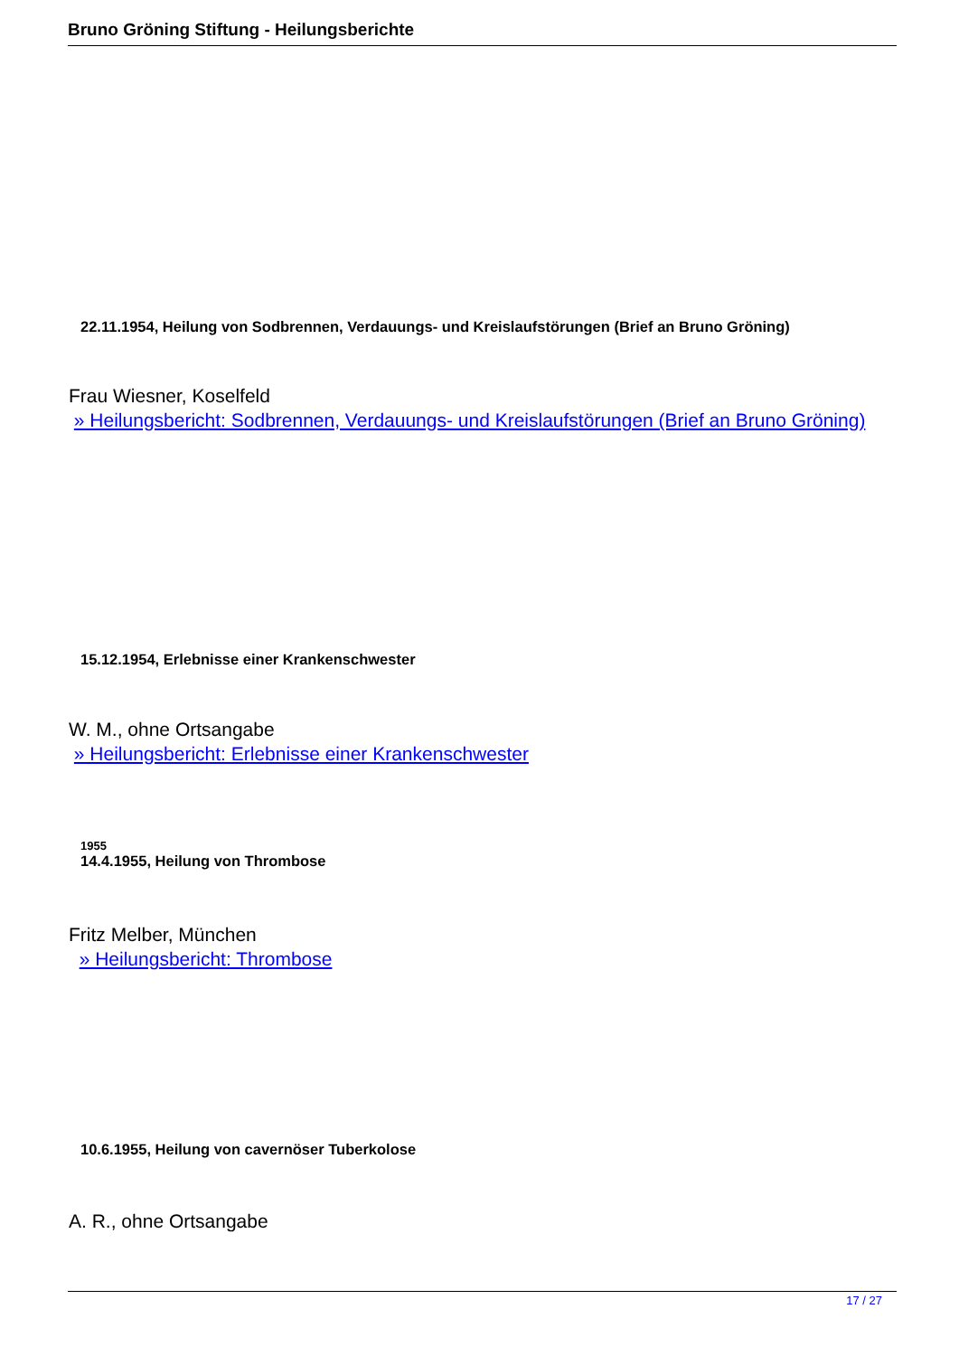Bruno Gröning Stiftung - Heilungsberichte
22.11.1954, Heilung von Sodbrennen, Verdauungs- und Kreislaufstörungen (Brief an Bruno Gröning)
Frau Wiesner, Koselfeld
» Heilungsbericht: Sodbrennen, Verdauungs- und Kreislaufstörungen (Brief an Bruno Gröning)
15.12.1954, Erlebnisse einer Krankenschwester
W. M., ohne Ortsangabe
» Heilungsbericht: Erlebnisse einer Krankenschwester
1955
14.4.1955, Heilung von Thrombose
Fritz Melber, München
» Heilungsbericht: Thrombose
10.6.1955, Heilung von cavernöser Tuberkolose
A. R., ohne Ortsangabe
17 / 27